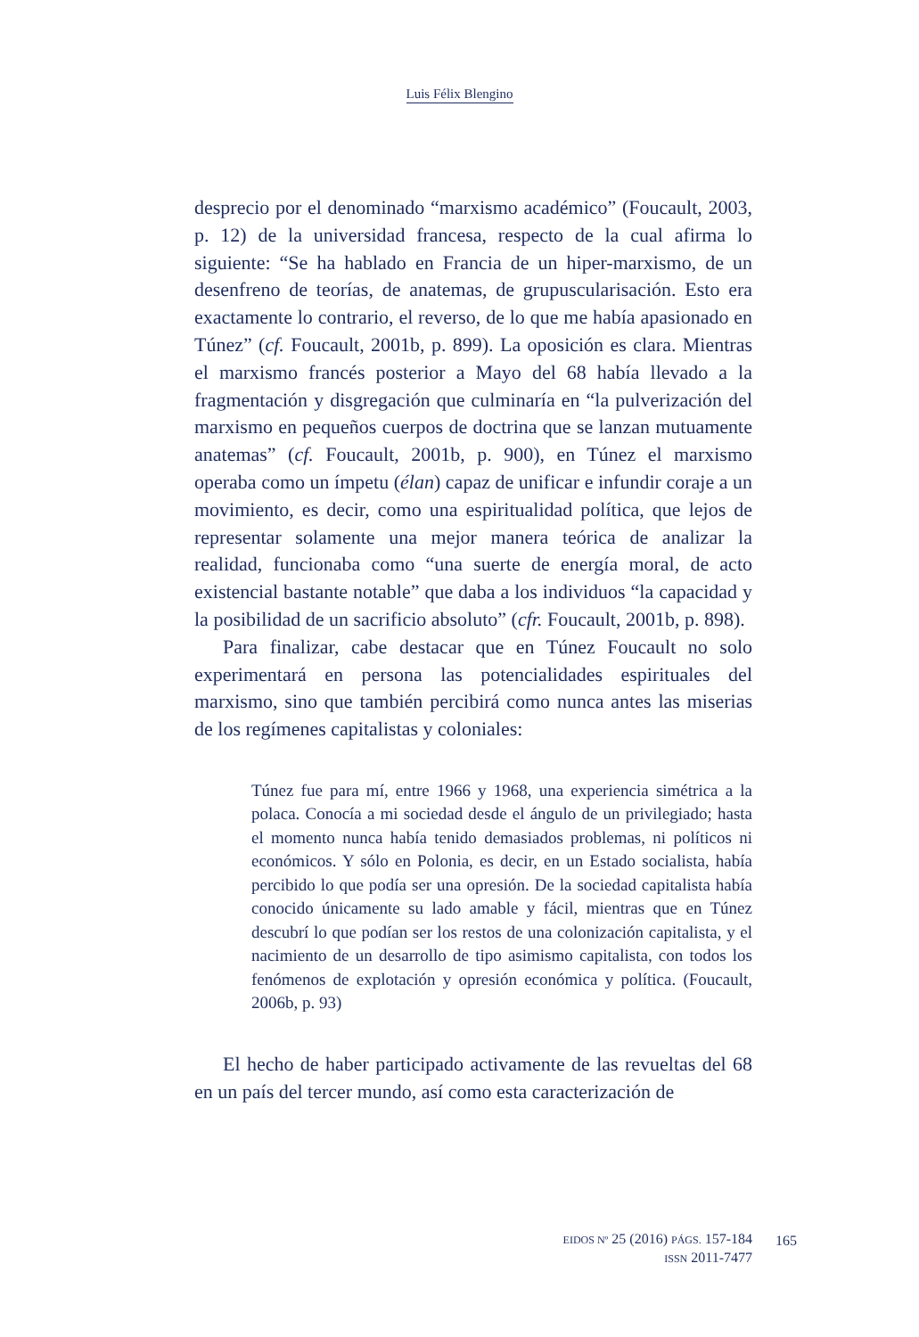Luis Félix Blengino
desprecio por el denominado “marxismo académico” (Foucault, 2003, p. 12) de la universidad francesa, respecto de la cual afirma lo siguiente: “Se ha hablado en Francia de un hiper-marxismo, de un desenfreno de teorías, de anatemas, de grupuscularisación. Esto era exactamente lo contrario, el reverso, de lo que me había apasionado en Túnez” (cf. Foucault, 2001b, p. 899). La oposición es clara. Mientras el marxismo francés posterior a Mayo del 68 había llevado a la fragmentación y disgregación que culminaría en “la pulverización del marxismo en pequeños cuerpos de doctrina que se lanzan mutuamente anatemas” (cf. Foucault, 2001b, p. 900), en Túnez el marxismo operaba como un ímpetu (élan) capaz de unificar e infundir coraje a un movimiento, es decir, como una espiritualidad política, que lejos de representar solamente una mejor manera teórica de analizar la realidad, funcionaba como “una suerte de energía moral, de acto existencial bastante notable” que daba a los individuos “la capacidad y la posibilidad de un sacrificio absoluto” (cfr. Foucault, 2001b, p. 898).
Para finalizar, cabe destacar que en Túnez Foucault no solo experimentará en persona las potencialidades espirituales del marxismo, sino que también percibirá como nunca antes las miserias de los regímenes capitalistas y coloniales:
Túnez fue para mí, entre 1966 y 1968, una experiencia simétrica a la polaca. Conocía a mi sociedad desde el ángulo de un privilegiado; hasta el momento nunca había tenido demasiados problemas, ni políticos ni económicos. Y sólo en Polonia, es decir, en un Estado socialista, había percibido lo que podía ser una opresión. De la sociedad capitalista había conocido únicamente su lado amable y fácil, mientras que en Túnez descubrí lo que podían ser los restos de una colonización capitalista, y el nacimiento de un desarrollo de tipo asimismo capitalista, con todos los fenómenos de explotación y opresión económica y política. (Foucault, 2006b, p. 93)
El hecho de haber participado activamente de las revueltas del 68 en un país del tercer mundo, así como esta caracterización de
EIDOS Nº 25 (2016) PÁGS. 157-184
ISSN 2011-7477
165